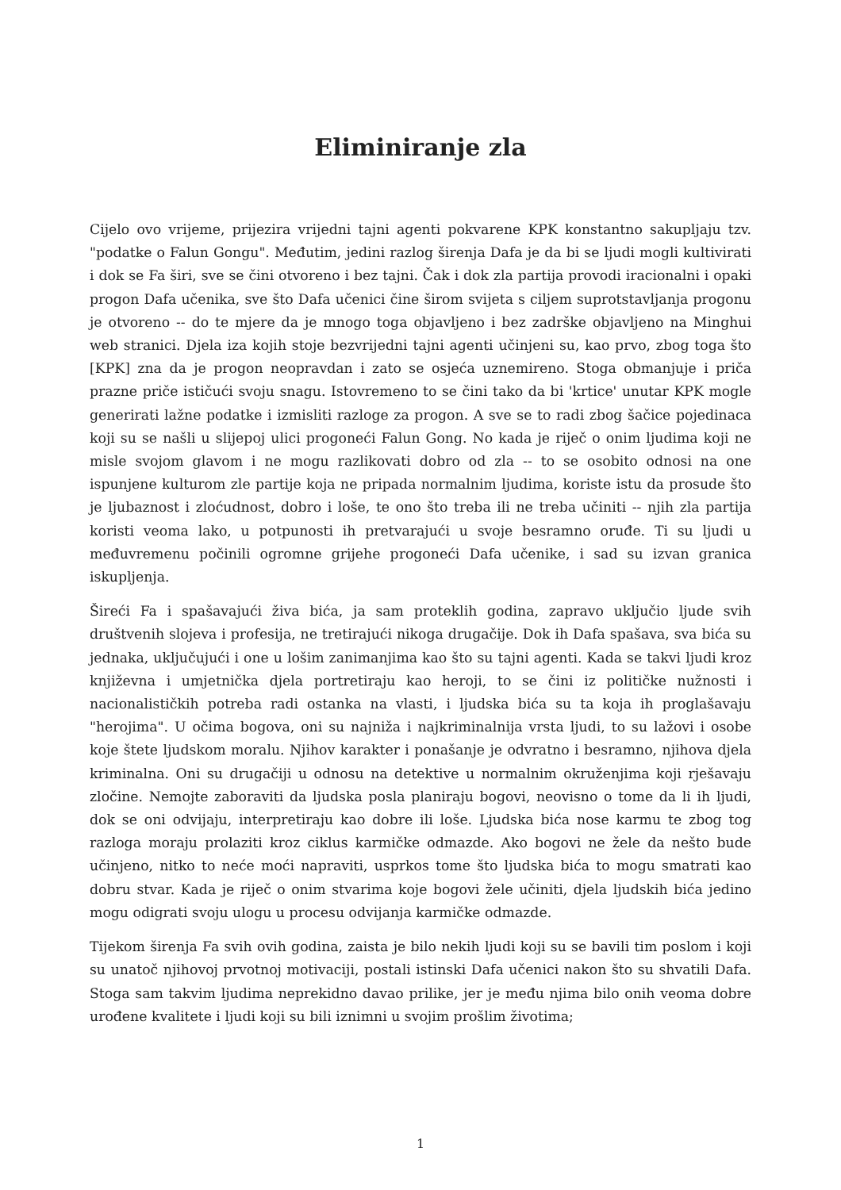Eliminiranje zla
Cijelo ovo vrijeme, prijezira vrijedni tajni agenti pokvarene KPK konstantno sakupljaju tzv. "podatke o Falun Gongu". Međutim, jedini razlog širenja Dafa je da bi se ljudi mogli kultivirati i dok se Fa širi, sve se čini otvoreno i bez tajni. Čak i dok zla partija provodi iracionalni i opaki progon Dafa učenika, sve što Dafa učenici čine širom svijeta s ciljem suprotstavljanja progonu je otvoreno -- do te mjere da je mnogo toga objavljeno i bez zadrške objavljeno na Minghui web stranici. Djela iza kojih stoje bezvrijedni tajni agenti učinjeni su, kao prvo, zbog toga što [KPK] zna da je progon neopravdan i zato se osjeća uznemireno. Stoga obmanjuje i priča prazne priče ističući svoju snagu. Istovremeno to se čini tako da bi 'krtice' unutar KPK mogle generirati lažne podatke i izmisliti razloge za progon. A sve se to radi zbog šačice pojedinaca koji su se našli u slijepoj ulici progoneći Falun Gong. No kada je riječ o onim ljudima koji ne misle svojom glavom i ne mogu razlikovati dobro od zla -- to se osobito odnosi na one ispunjene kulturom zle partije koja ne pripada normalnim ljudima, koriste istu da prosude što je ljubaznost i zloćudnost, dobro i loše, te ono što treba ili ne treba učiniti -- njih zla partija koristi veoma lako, u potpunosti ih pretvarajući u svoje besramno oruđe. Ti su ljudi u međuvremenu počinili ogromne grijehe progoneći Dafa učenike, i sad su izvan granica iskupljenja.
Šireći Fa i spašavajući živa bića, ja sam proteklih godina, zapravo uključio ljude svih društvenih slojeva i profesija, ne tretirajući nikoga drugačije. Dok ih Dafa spašava, sva bića su jednaka, uključujući i one u lošim zanimanjima kao što su tajni agenti. Kada se takvi ljudi kroz književna i umjetnička djela portretiraju kao heroji, to se čini iz političke nužnosti i nacionalističkih potreba radi ostanka na vlasti, i ljudska bića su ta koja ih proglašavaju "herojima". U očima bogova, oni su najniža i najkriminalnija vrsta ljudi, to su lažovi i osobe koje štete ljudskom moralu. Njihov karakter i ponašanje je odvratno i besramno, njihova djela kriminalna. Oni su drugačiji u odnosu na detektive u normalnim okruženjima koji rješavaju zločine. Nemojte zaboraviti da ljudska posla planiraju bogovi, neovisno o tome da li ih ljudi, dok se oni odvijaju, interpretiraju kao dobre ili loše. Ljudska bića nose karmu te zbog tog razloga moraju prolaziti kroz ciklus karmičke odmazde. Ako bogovi ne žele da nešto bude učinjeno, nitko to neće moći napraviti, usprkos tome što ljudska bića to mogu smatrati kao dobru stvar. Kada je riječ o onim stvarima koje bogovi žele učiniti, djela ljudskih bića jedino mogu odigrati svoju ulogu u procesu odvijanja karmičke odmazde.
Tijekom širenja Fa svih ovih godina, zaista je bilo nekih ljudi koji su se bavili tim poslom i koji su unatoč njihovoj prvotnoj motivaciji, postali istinski Dafa učenici nakon što su shvatili Dafa. Stoga sam takvim ljudima neprekidno davao prilike, jer je među njima bilo onih veoma dobre urođene kvalitete i ljudi koji su bili iznimni u svojim prošlim životima;
1